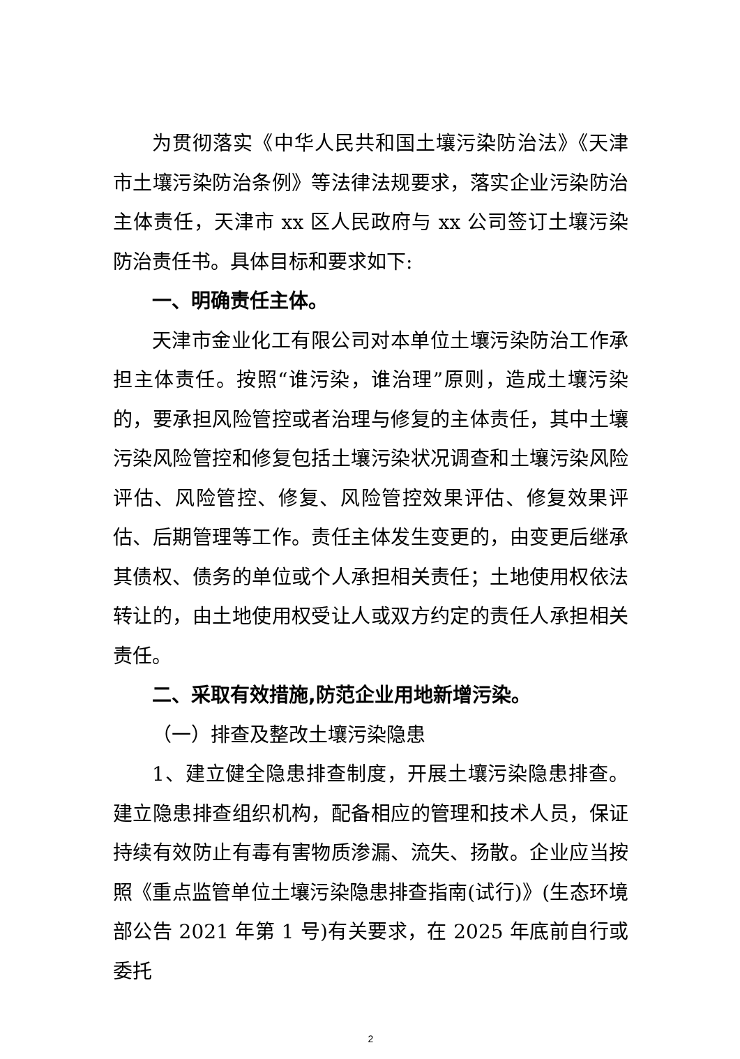为贯彻落实《中华人民共和国土壤污染防治法》《天津市土壤污染防治条例》等法律法规要求，落实企业污染防治主体责任，天津市 xx 区人民政府与 xx 公司签订土壤污染防治责任书。具体目标和要求如下:
一、明确责任主体。
天津市金业化工有限公司对本单位土壤污染防治工作承担主体责任。按照“谁污染，谁治理”原则，造成土壤污染的，要承担风险管控或者治理与修复的主体责任，其中土壤污染风险管控和修复包括土壤污染状况调查和土壤污染风险评估、风险管控、修复、风险管控效果评估、修复效果评估、后期管理等工作。责任主体发生变更的，由变更后继承其债权、债务的单位或个人承担相关责任；土地使用权依法转让的，由土地使用权受让人或双方约定的责任人承担相关责任。
二、采取有效措施,防范企业用地新增污染。
（一）排查及整改土壤污染隐患
1、建立健全隐患排查制度，开展土壤污染隐患排查。建立隐患排查组织机构，配备相应的管理和技术人员，保证持续有效防止有毒有害物质渗漏、流失、扬散。企业应当按照《重点监管单位土壤污染隐患排查指南(试行)》(生态环境部公告 2021 年第 1 号)有关要求，在 2025 年底前自行或委托
2